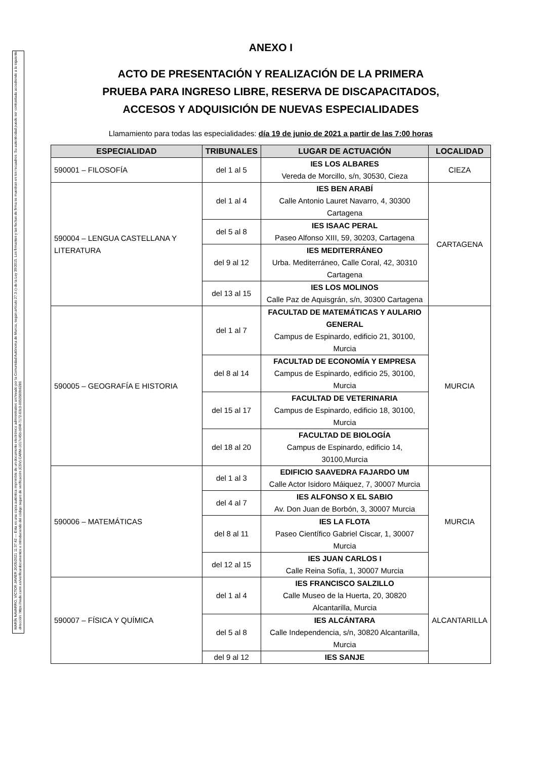MARÍN NAVARRO, VÍCTOR JAVIER 20/05/2021 11:37:42 — Esta es una copia auténtica imprimible de un documento electrónico administrativo archivado por la Comunidad Autónoma de Murcia, según artículo 27.3.c) de la Ley 39/2015. Los firmantes y las fechas de firma se muestran en los recuadros. Su autenticidad puede ser contrastada accediendo a la siguiente dirección: https://sede.carm.es/verificardocumentos e introduciendo del código seguro de verificación (CSV) CARM-1017c45b-b94f-7172-63c3-0050569b6280
ANEXO I
ACTO DE PRESENTACIÓN Y REALIZACIÓN DE LA PRIMERA
PRUEBA PARA INGRESO LIBRE, RESERVA DE DISCAPACITADOS,
ACCESOS Y ADQUISICIÓN DE NUEVAS ESPECIALIDADES
Llamamiento para todas las especialidades: día 19 de junio de 2021 a partir de las 7:00 horas
| ESPECIALIDAD | TRIBUNALES | LUGAR DE ACTUACIÓN | LOCALIDAD |
| --- | --- | --- | --- |
| 590001 – FILOSOFÍA | del 1 al 5 | IES LOS ALBARES Vereda de Morcillo, s/n, 30530, Cieza | CIEZA |
| 590004 – LENGUA CASTELLANA Y LITERATURA | del 1 al 4 | IES BEN ARABÍ Calle Antonio Lauret Navarro, 4, 30300 Cartagena | CARTAGENA |
| | del 5 al 8 | IES ISAAC PERAL Paseo Alfonso XIII, 59, 30203, Cartagena | |
| | del 9 al 12 | IES MEDITERRÁNEO Urba. Mediterráneo, Calle Coral, 42, 30310 Cartagena | |
| | del 13 al 15 | IES LOS MOLINOS Calle Paz de Aquisgrán, s/n, 30300 Cartagena | |
| 590005 – GEOGRAFÍA E HISTORIA | del 1 al 7 | FACULTAD DE MATEMÁTICAS Y AULARIO GENERAL Campus de Espinardo, edificio 21, 30100, Murcia | MURCIA |
| | del 8 al 14 | FACULTAD DE ECONOMÍA Y EMPRESA Campus de Espinardo, edificio 25, 30100, Murcia | |
| | del 15 al 17 | FACULTAD DE VETERINARIA Campus de Espinardo, edificio 18, 30100, Murcia | |
| | del 18 al 20 | FACULTAD DE BIOLOGÍA Campus de Espinardo, edificio 14, 30100,Murcia | |
| 590006 – MATEMÁTICAS | del 1 al 3 | EDIFICIO SAAVEDRA FAJARDO UM Calle Actor Isidoro Máiquez, 7, 30007 Murcia | MURCIA |
| | del 4 al 7 | IES ALFONSO X EL SABIO Av. Don Juan de Borbón, 3, 30007 Murcia | |
| | del 8 al 11 | IES LA FLOTA Paseo Científico Gabriel Ciscar, 1, 30007 Murcia | |
| | del 12 al 15 | IES JUAN CARLOS I Calle Reina Sofía, 1, 30007 Murcia | |
| 590007 – FÍSICA Y QUÍMICA | del 1 al 4 | IES FRANCISCO SALZILLO Calle Museo de la Huerta, 20, 30820 Alcantarilla, Murcia | ALCANTARILLA |
| | del 5 al 8 | IES ALCÁNTARA Calle Independencia, s/n, 30820 Alcantarilla, Murcia | |
| | del 9 al 12 | IES SANJE | |